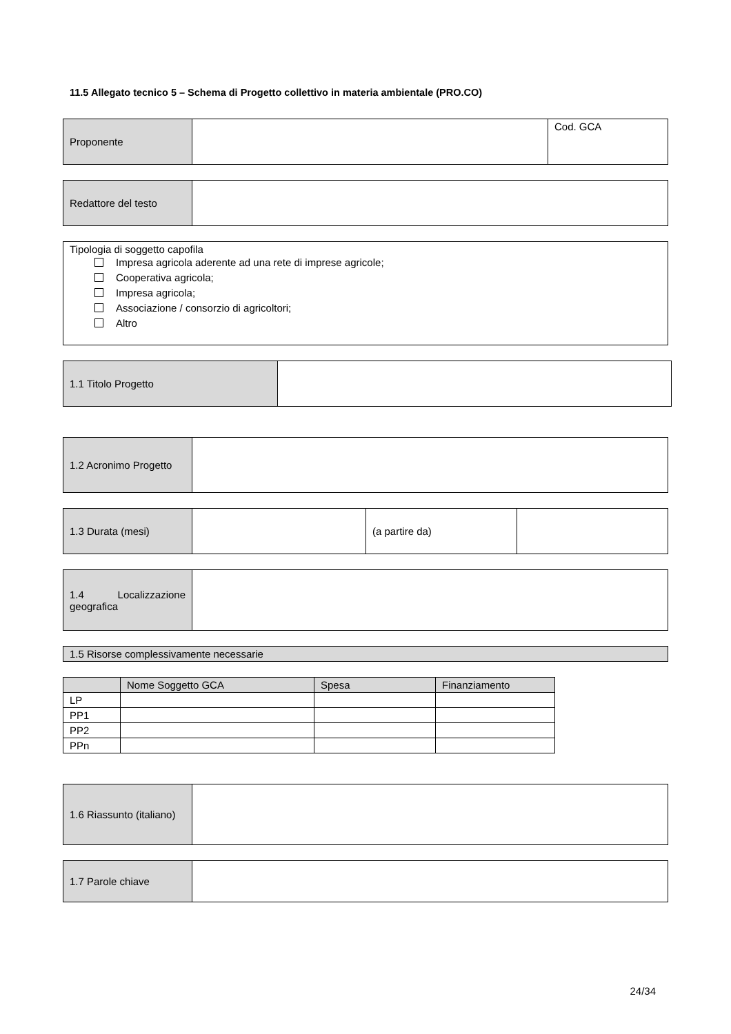11.5 Allegato tecnico 5 – Schema di Progetto collettivo in materia ambientale (PRO.CO)
| Proponente | | Cod. GCA |
| Redattore del testo | |
Tipologia di soggetto capofila
Impresa agricola aderente ad una rete di imprese agricole;
Cooperativa agricola;
Impresa agricola;
Associazione / consorzio di agricoltori;
Altro
| 1.1 Titolo Progetto | |
| 1.2 Acronimo Progetto | |
| 1.3 Durata (mesi) | | (a partire da) | |
| 1.4 Localizzazione geografica | |
| 1.5 Risorse complessivamente necessarie |
| | Nome Soggetto GCA | Spesa | Finanziamento |
| --- | --- | --- | --- |
| LP | | | |
| PP1 | | | |
| PP2 | | | |
| PPn | | | |
| 1.6 Riassunto (italiano) | |
| 1.7 Parole chiave | |
24/34